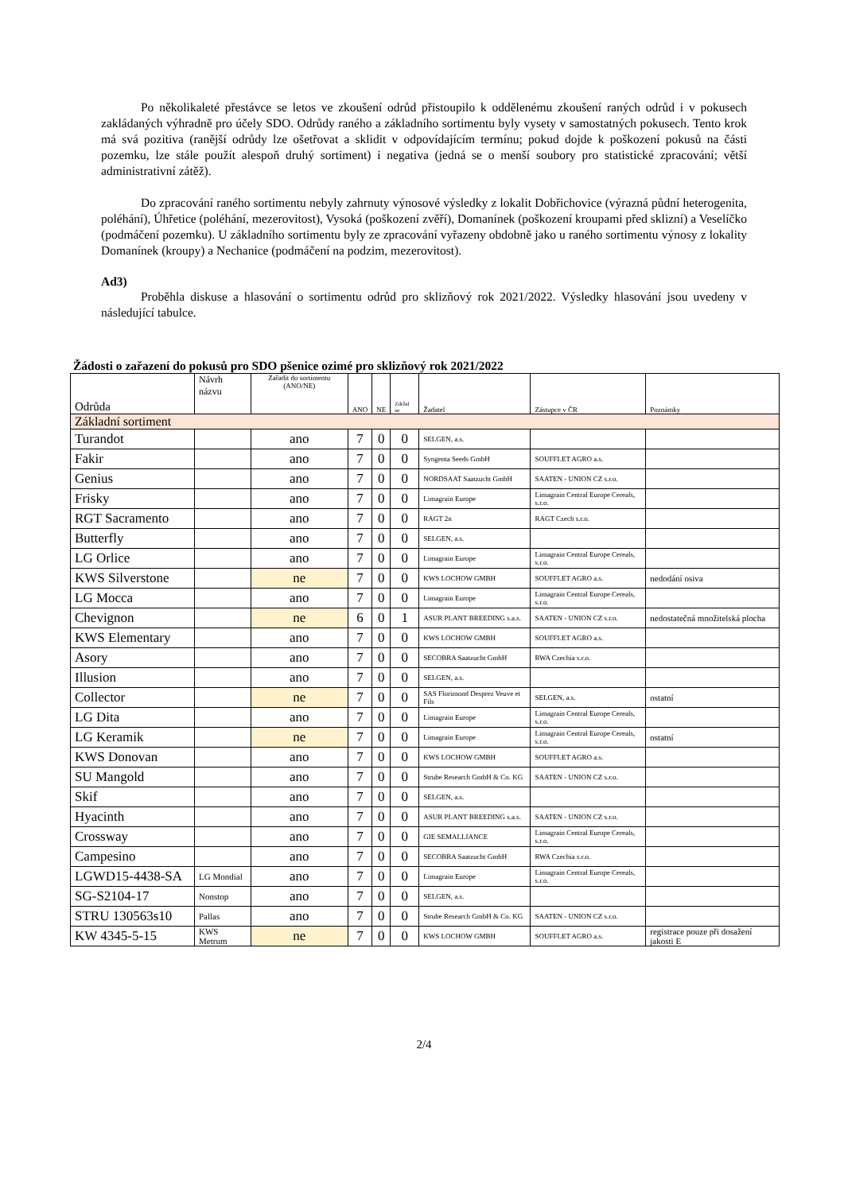Po několikaleté přestávce se letos ve zkoušení odrůd přistoupilo k oddělenému zkoušení raných odrůd i v pokusech zakládaných výhradně pro účely SDO. Odrůdy raného a základního sortimentu byly vysety v samostatných pokusech. Tento krok má svá pozitiva (ranější odrůdy lze ošetřovat a sklidit v odpovídajícím termínu; pokud dojde k poškození pokusů na části pozemku, lze stále použít alespoň druhý sortiment) i negativa (jedná se o menší soubory pro statistické zpracování; větší administrativní zátěž).
Do zpracování raného sortimentu nebyly zahrnuty výnosové výsledky z lokalit Dobřichovice (výrazná půdní heterogenita, poléhání), Úhřetice (poléhání, mezerovitost), Vysoká (poškození zvěří), Domanínek (poškození kroupami před sklizní) a Veselíčko (podmáčení pozemku). U základního sortimentu byly ze zpracování vyřazeny obdobně jako u raného sortimentu výnosy z lokality Domanínek (kroupy) a Nechanice (podmáčení na podzim, mezerovitost).
Ad3)
Proběhla diskuse a hlasování o sortimentu odrůd pro sklizňový rok 2021/2022. Výsledky hlasování jsou uvedeny v následující tabulce.
Žádosti o zařazení do pokusů pro SDO pšenice ozimé pro sklizňový rok 2021/2022
| Odrůda | Návrh názvu | Zařadit do sortimentu (ANO/NE) | ANO | NE | Zdržel se | Žadatel | Zástupce v ČR | Poznámky |
| --- | --- | --- | --- | --- | --- | --- | --- | --- |
| Základní sortiment | | | | | | | | |
| Turandot | | ano | 7 | 0 | 0 | SELGEN, a.s. | | |
| Fakir | | ano | 7 | 0 | 0 | Syngenta Seeds GmbH | SOUFFLET AGRO a.s. | |
| Genius | | ano | 7 | 0 | 0 | NORDSAAT Saatzucht GmbH | SAATEN - UNION CZ s.r.o. | |
| Frisky | | ano | 7 | 0 | 0 | Limagrain Europe | Limagrain Central Europe Cereals, s.r.o. | |
| RGT Sacramento | | ano | 7 | 0 | 0 | RAGT 2n | RAGT Czech s.r.o. | |
| Butterfly | | ano | 7 | 0 | 0 | SELGEN, a.s. | | |
| LG Orlice | | ano | 7 | 0 | 0 | Limagrain Europe | Limagrain Central Europe Cereals, s.r.o. | |
| KWS Silverstone | | ne | 7 | 0 | 0 | KWS LOCHOW GMBH | SOUFFLET AGRO a.s. | nedodání osiva |
| LG Mocca | | ano | 7 | 0 | 0 | Limagrain Europe | Limagrain Central Europe Cereals, s.r.o. | |
| Chevignon | | ne | 6 | 0 | 1 | ASUR PLANT BREEDING s.a.s. | SAATEN - UNION CZ s.r.o. | nedostatečná množitelská plocha |
| KWS Elementary | | ano | 7 | 0 | 0 | KWS LOCHOW GMBH | SOUFFLET AGRO a.s. | |
| Asory | | ano | 7 | 0 | 0 | SECOBRA Saatzucht GmbH | RWA Czechia s.r.o. | |
| Illusion | | ano | 7 | 0 | 0 | SELGEN, a.s. | | |
| Collector | | ne | 7 | 0 | 0 | SAS Florimond Desprez Veuve et Fils | SELGEN, a.s. | ostatní |
| LG Dita | | ano | 7 | 0 | 0 | Limagrain Europe | Limagrain Central Europe Cereals, s.r.o. | |
| LG Keramik | | ne | 7 | 0 | 0 | Limagrain Europe | Limagrain Central Europe Cereals, s.r.o. | ostatní |
| KWS Donovan | | ano | 7 | 0 | 0 | KWS LOCHOW GMBH | SOUFFLET AGRO a.s. | |
| SU Mangold | | ano | 7 | 0 | 0 | Strube Research GmbH & Co. KG | SAATEN - UNION CZ s.r.o. | |
| Skif | | ano | 7 | 0 | 0 | SELGEN, a.s. | | |
| Hyacinth | | ano | 7 | 0 | 0 | ASUR PLANT BREEDING s.a.s. | SAATEN - UNION CZ s.r.o. | |
| Crossway | | ano | 7 | 0 | 0 | GIE SEMALLIANCE | Limagrain Central Europe Cereals, s.r.o. | |
| Campesino | | ano | 7 | 0 | 0 | SECOBRA Saatzucht GmbH | RWA Czechia s.r.o. | |
| LGWD15-4438-SA | LG Mondial | ano | 7 | 0 | 0 | Limagrain Europe | Limagrain Central Europe Cereals, s.r.o. | |
| SG-S2104-17 | Nonstop | ano | 7 | 0 | 0 | SELGEN, a.s. | | |
| STRU 130563s10 | Pallas | ano | 7 | 0 | 0 | Strube Research GmbH & Co. KG | SAATEN - UNION CZ s.r.o. | |
| KW 4345-5-15 | KWS Metrum | ne | 7 | 0 | 0 | KWS LOCHOW GMBH | SOUFFLET AGRO a.s. | registrace pouze při dosažení jakosti E |
2/4